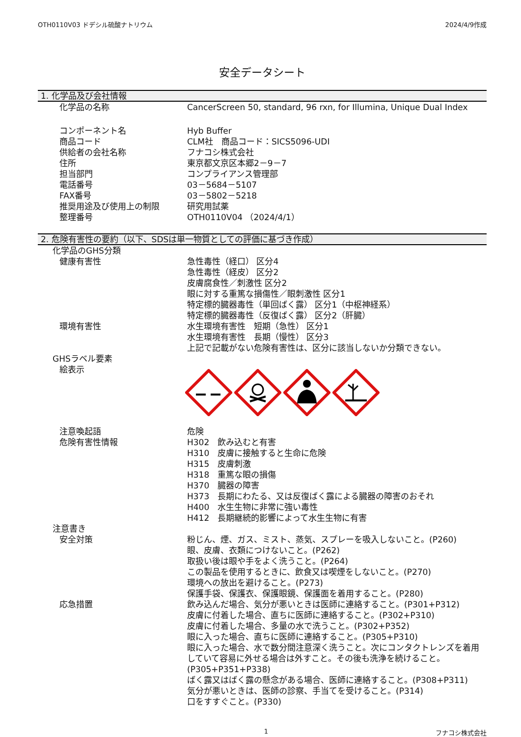OTH0110V03 ドデシル硫酸ナトリウム 2024/4/9作成
安全データシート
1. 化学品及び会社情報
| 化学品の名称 | CancerScreen 50, standard, 96 rxn, for Illumina, Unique Dual Index |
| コンポーネント名 | Hyb Buffer |
| 商品コード | CLM社 商品コード：SICS5096-UDI |
| 供給者の会社名称 | フナコシ株式会社 |
| 住所 | 東京都文京区本郷2－9－7 |
| 担当部門 | コンプライアンス管理部 |
| 電話番号 | 03－5684－5107 |
| FAX番号 | 03－5802－5218 |
| 推奨用途及び使用上の制限 | 研究用試薬 |
| 整理番号 | OTH0110V04 （2024/4/1） |
2. 危険有害性の要約（以下、SDSは単一物質としての評価に基づき作成）
| 化学品のGHS分類 | |
| 健康有害性 | 急性毒性（経口） 区分4 急性毒性（経皮） 区分2 皮膚腐食性／刺激性 区分2 眼に対する重篤な損傷性／眼刺激性 区分1 特定標的臓器毒性（単回ばく露） 区分1（中枢神経系） 特定標的臓器毒性（反復ばく露） 区分2（肝臓） |
| 環境有害性 | 水生環境有害性 短期（急性） 区分1 水生環境有害性 長期（慢性） 区分3 上記で記載がない危険有害性は、区分に該当しないか分類できない。 |
| GHSラベル要素 | |
| 絵表示 | |
| 注意喚起語 | 危険 |
| 危険有害性情報 | H302 飲み込むと有害 H310 皮膚に接触すると生命に危険 H315 皮膚刺激 H318 重篤な眼の損傷 H370 臓器の障害 H373 長期にわたる、又は反復ばく露による臓器の障害のおそれ H400 水生生物に非常に強い毒性 H412 長期継続的影響によって水生生物に有害 |
| 注意書き | |
| 安全対策 | 粉じん、煙、ガス、ミスト、蒸気、スプレーを吸入しないこと。(P260) 眼、皮膚、衣類につけないこと。(P262) 取扱い後は眼や手をよく洗うこと。(P264) この製品を使用するときに、飲食又は喫煙をしないこと。(P270) 環境への放出を避けること。(P273) 保護手袋、保護衣、保護眼鏡、保護面を着用すること。(P280) |
| 応急措置 | 飲み込んだ場合、気分が悪いときは医師に連絡すること。(P301+P312) 皮膚に付着した場合、直ちに医師に連絡すること。(P302+P310) 皮膚に付着した場合、多量の水で洗うこと。(P302+P352) 眼に入った場合、直ちに医師に連絡すること。(P305+P310) 眼に入った場合、水で数分間注意深く洗うこと。次にコンタクトレンズを着用していて容易に外せる場合は外すこと。その後も洗浄を続けること。(P305+P351+P338) ばく露又はばく露の懸念がある場合、医師に連絡すること。(P308+P311) 気分が悪いときは、医師の診察、手当てを受けること。(P314) 口をすすぐこと。(P330) |
1 フナコシ株式会社